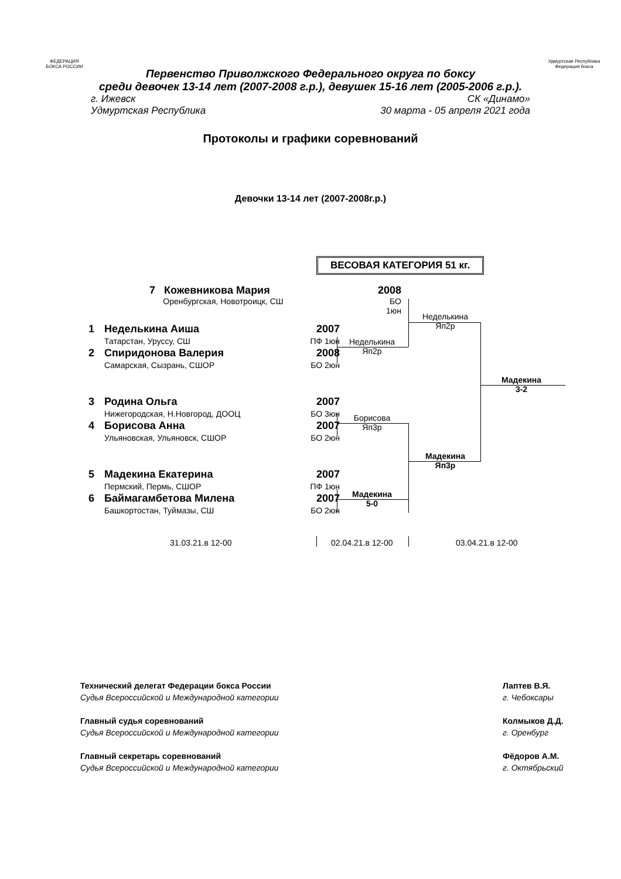ФЕДЕРАЦИЯ
БОКСА РОССИИ
Удмуртская Республика
Федерация бокса
Первенство Приволжского Федерального округа по боксу
среди девочек 13-14 лет (2007-2008 г.р.), девушек 15-16 лет (2005-2006 г.р.).
г. Ижевск СК «Динамо»
Удмуртская Республика 30 марта - 05 апреля 2021 года
Протоколы и графики соревнований
Девочки 13-14 лет (2007-2008г.р.)
ВЕСОВАЯ КАТЕГОРИЯ 51 кг.
7 Кожевникова Мария
Оренбургская, Новотроицк, СШ
2008
БО 1юн
| 1 | Неделькина Аиша | 2007 |
| | Татарстан, Уруссу, СШ | ПФ 1юн |
| 2 | Спиридонова Валерия | 2008 |
| | Самарская, Сызрань, СШОР | БО 2юн |
| 3 | Родина Ольга | 2007 |
| | Нижегородская, Н.Новгород, ДООЦ | БО 3юн |
| 4 | Борисова Анна | 2007 |
| | Ульяновская, Ульяновск, СШОР | БО 2юн |
| 5 | Мадекина Екатерина | 2007 |
| | Пермский, Пермь, СШОР | ПФ 1юн |
| 6 | Баймагамбетова Милена | 2007 |
| | Башкортостан, Туймазы, СШ | БО 2юн |
Неделькина
Яп2р
Неделькина
Яп2р
Борисова
Яп3р
Мадекина
Яп3р
Мадекина
5-0
Мадекина
3-2
31.03.21.в 12-00 02.04.21.в 12-00 03.04.21.в 12-00
Технический делегат Федерации бокса России
Судья Всероссийской и Международной категории
Главный судья соревнований
Судья Всероссийской и Международной категории
Главный секретарь соревнований
Судья Всероссийской и Международной категории
Лаптев В.Я.
г. Чебоксары
Колмыков Д.Д.
г. Оренбург
Фёдоров А.М.
г. Октябрьский